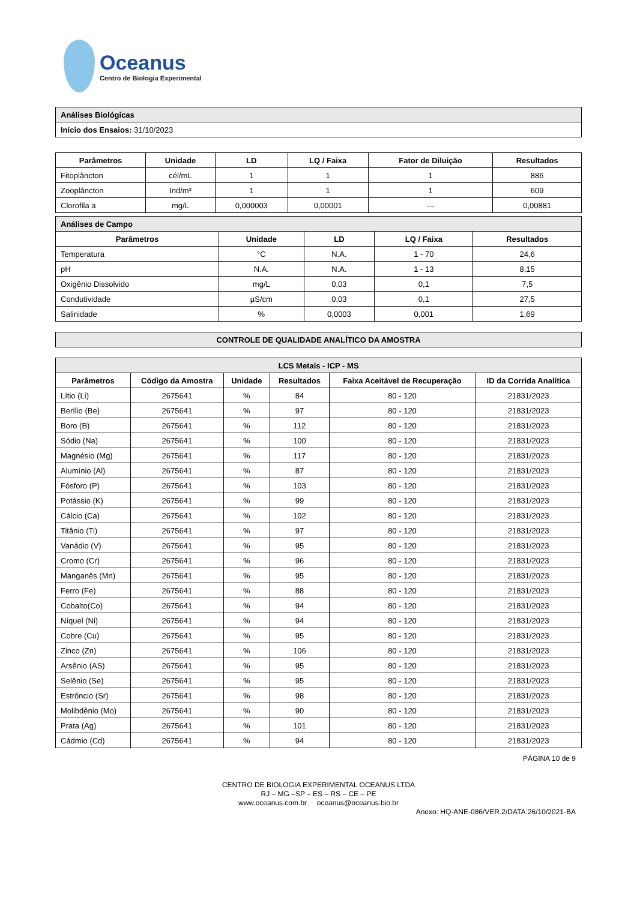Oceanus
Centro de Biologia Experimental
| Análises Biológicas |
| Início dos Ensaios: 31/10/2023 |
| Parâmetros | Unidade | LD | LQ / Faixa | Fator de Diluição | Resultados |
| --- | --- | --- | --- | --- | --- |
| Fitoplâncton | cél/mL | 1 | 1 | 1 | 886 |
| Zooplâncton | Ind/m³ | 1 | 1 | 1 | 609 |
| Clorofila a | mg/L | 0,000003 | 0,00001 | --- | 0,00881 |
| Análises de Campo | | | | |
| Parâmetros | Unidade | LD | LQ / Faixa | Resultados |
| Temperatura | °C | N.A. | 1 - 70 | 24,6 |
| pH | N.A. | N.A. | 1 - 13 | 8,15 |
| Oxigênio Dissolvido | mg/L | 0,03 | 0,1 | 7,5 |
| Condutividade | µS/cm | 0,03 | 0,1 | 27,5 |
| Salinidade | % | 0,0003 | 0,001 | 1,69 |
| CONTROLE DE QUALIDADE ANALÍTICO DA AMOSTRA |
| LCS Metais - ICP - MS | | | | | |
| Parâmetros | Código da Amostra | Unidade | Resultados | Faixa Aceitável de Recuperação | ID da Corrida Analítica |
| Lítio (Li) | 2675641 | % | 84 | 80 - 120 | 21831/2023 |
| Berílio (Be) | 2675641 | % | 97 | 80 - 120 | 21831/2023 |
| Boro (B) | 2675641 | % | 112 | 80 - 120 | 21831/2023 |
| Sódio (Na) | 2675641 | % | 100 | 80 - 120 | 21831/2023 |
| Magnésio (Mg) | 2675641 | % | 117 | 80 - 120 | 21831/2023 |
| Alumínio (Al) | 2675641 | % | 87 | 80 - 120 | 21831/2023 |
| Fósforo (P) | 2675641 | % | 103 | 80 - 120 | 21831/2023 |
| Potássio (K) | 2675641 | % | 99 | 80 - 120 | 21831/2023 |
| Cálcio (Ca) | 2675641 | % | 102 | 80 - 120 | 21831/2023 |
| Titânio (Ti) | 2675641 | % | 97 | 80 - 120 | 21831/2023 |
| Vanádio (V) | 2675641 | % | 95 | 80 - 120 | 21831/2023 |
| Cromo (Cr) | 2675641 | % | 96 | 80 - 120 | 21831/2023 |
| Manganês (Mn) | 2675641 | % | 95 | 80 - 120 | 21831/2023 |
| Ferro (Fe) | 2675641 | % | 88 | 80 - 120 | 21831/2023 |
| Cobalto(Co) | 2675641 | % | 94 | 80 - 120 | 21831/2023 |
| Níquel (Ni) | 2675641 | % | 94 | 80 - 120 | 21831/2023 |
| Cobre (Cu) | 2675641 | % | 95 | 80 - 120 | 21831/2023 |
| Zinco (Zn) | 2675641 | % | 106 | 80 - 120 | 21831/2023 |
| Arsênio (AS) | 2675641 | % | 95 | 80 - 120 | 21831/2023 |
| Selênio (Se) | 2675641 | % | 95 | 80 - 120 | 21831/2023 |
| Estrôncio (Sr) | 2675641 | % | 98 | 80 - 120 | 21831/2023 |
| Molibdênio (Mo) | 2675641 | % | 90 | 80 - 120 | 21831/2023 |
| Prata (Ag) | 2675641 | % | 101 | 80 - 120 | 21831/2023 |
| Cádmio (Cd) | 2675641 | % | 94 | 80 - 120 | 21831/2023 |
PÁGINA 10 de 9
CENTRO DE BIOLOGIA EXPERIMENTAL OCEANUS LTDA
RJ – MG –SP – ES – RS – CE – PE
www.oceanus.com.br oceanus@oceanus.bio.br
Anexo: HQ-ANE-086/VER.2/DATA:26/10/2021-BA